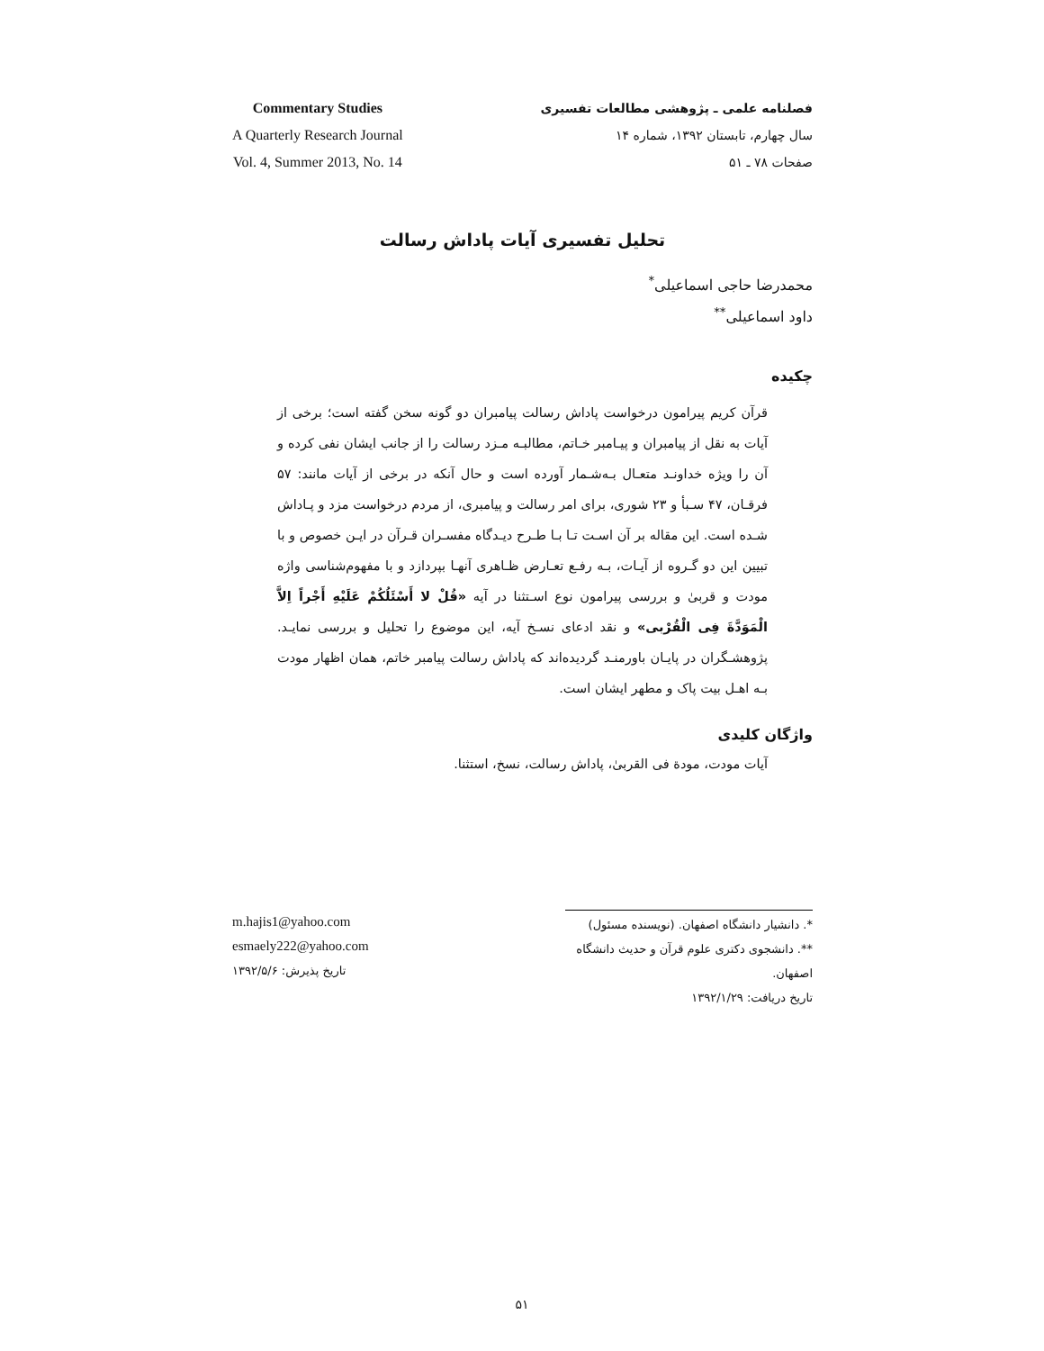Commentary Studies
A Quarterly Research Journal
Vol. 4, Summer 2013, No. 14
فصلنامه علمی ـ پژوهشی مطالعات تفسیری
سال چهارم، تابستان ۱۳۹۲، شماره ۱۴
صفحات ۷۸ ـ ۵۱
تحلیل تفسیری آیات پاداش رسالت
محمدرضا حاجی اسماعیلی<sup>*</sup>
داود اسماعیلی<sup>**</sup>
چکیده
قرآن کریم پیرامون درخواست پاداش رسالت پیامبران دو گونه سخن گفته است؛ برخی از آیات به نقل از پیامبران و پیـامبر خـاتم، مطالبـه مـزد رسالت را از جانب ایشان نفی کرده و آن را ویژه خداونـد متعـال بـه‌شـمار آورده است و حال آنکه در برخی از آیات مانند: ۵۷ فرقـان، ۴۷ سـبأ و ۲۳ شوری، برای امر رسالت و پیامبری، از مردم درخواست مزد و پـاداش شـده است. این مقاله بر آن اسـت تـا بـا طـرح دیـدگاه مفسـران قـرآن در ایـن خصوص و با تبیین این دو گـروه از آیـات، بـه رفـع تعـارض ظـاهری آنهـا بپردازد و با مفهوم‌شناسی واژه مودت و قربیٰ و بررسی پیرامون نوع اسـتثنا در آیه «قُلْ لا أَسْئَلُکُمْ عَلَیْهِ أَجْراً اِلاَّ الْمَوَدَّةَ فِی الْقُرْبی» و نقد ادعای نسـخ آیه، این موضوع را تحلیل و بررسی نمایـد. پژوهشـگران در پایـان باورمنـد گردیده‌اند که پاداش رسالت پیامبر خاتم، همان اظهار مودت بـه اهـل بیت پاک و مطهر ایشان است.
واژگان کلیدی
آیات مودت، مودة فی القربیٰ، پاداش رسالت، نسخ، استثنا.
m.hajis1@yahoo.com
esmaely222@yahoo.com
تاریخ پذیرش: ۱۳۹۲/۵/۶
*. دانشیار دانشگاه اصفهان. (نویسنده مسئول)
**. دانشجوی دکتری علوم قرآن و حدیث دانشگاه اصفهان.
تاریخ دریافت: ۱۳۹۲/۱/۲۹
۵۱